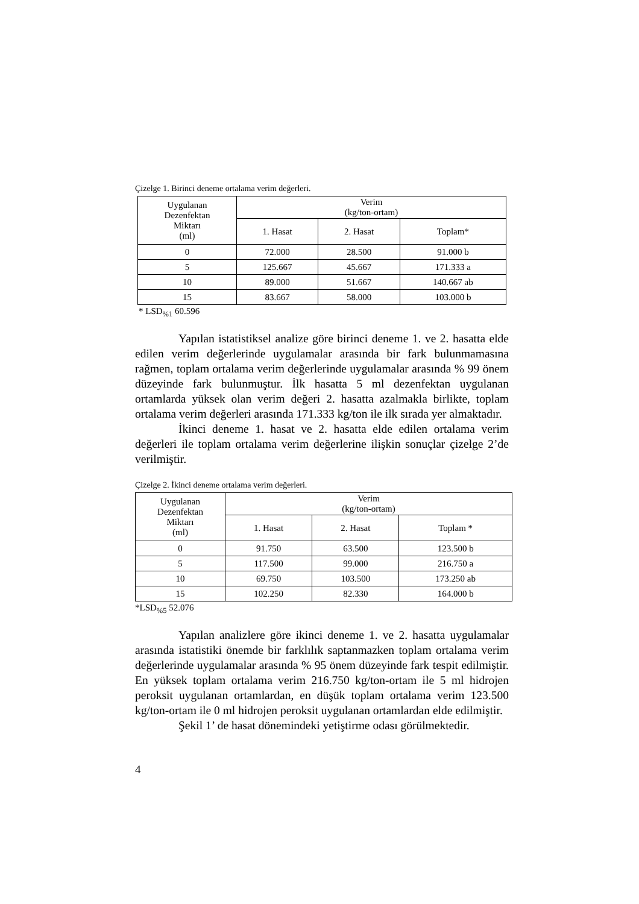Çizelge 1. Birinci deneme ortalama verim değerleri.
| Uygulanan Dezenfektan Miktarı (ml) | Verim (kg/ton-ortam) | | |
| --- | --- | --- | --- |
| | 1. Hasat | 2. Hasat | Toplam* |
| 0 | 72.000 | 28.500 | 91.000 b |
| 5 | 125.667 | 45.667 | 171.333 a |
| 10 | 89.000 | 51.667 | 140.667 ab |
| 15 | 83.667 | 58.000 | 103.000 b |
* LSD<sub>%1</sub> 60.596
Yapılan istatistiksel analize göre birinci deneme 1. ve 2. hasatta elde edilen verim değerlerinde uygulamalar arasında bir fark bulunmamasına rağmen, toplam ortalama verim değerlerinde uygulamalar arasında % 99 önem düzeyinde fark bulunmuştur. İlk hasatta 5 ml dezenfektan uygulanan ortamlarda yüksek olan verim değeri 2. hasatta azalmakla birlikte, toplam ortalama verim değerleri arasında 171.333 kg/ton ile ilk sırada yer almaktadır.
İkinci deneme 1. hasat ve 2. hasatta elde edilen ortalama verim değerleri ile toplam ortalama verim değerlerine ilişkin sonuçlar çizelge 2’de verilmiştir.
Çizelge 2. İkinci deneme ortalama verim değerleri.
| Uygulanan Dezenfektan Miktarı (ml) | Verim (kg/ton-ortam) | | |
| --- | --- | --- | --- |
| | 1. Hasat | 2. Hasat | Toplam * |
| 0 | 91.750 | 63.500 | 123.500 b |
| 5 | 117.500 | 99.000 | 216.750 a |
| 10 | 69.750 | 103.500 | 173.250 ab |
| 15 | 102.250 | 82.330 | 164.000 b |
*LSD<sub>%5</sub> 52.076
Yapılan analizlere göre ikinci deneme 1. ve 2. hasatta uygulamalar arasında istatistiki önemde bir farklılık saptanmazken toplam ortalama verim değerlerinde uygulamalar arasında % 95 önem düzeyinde fark tespit edilmiştir. En yüksek toplam ortalama verim 216.750 kg/ton-ortam ile 5 ml hidrojen peroksit uygulanan ortamlardan, en düşük toplam ortalama verim 123.500 kg/ton-ortam ile 0 ml hidrojen peroksit uygulanan ortamlardan elde edilmiştir.
Şekil 1’ de hasat dönemindeki yetiştirme odası görülmektedir.
4